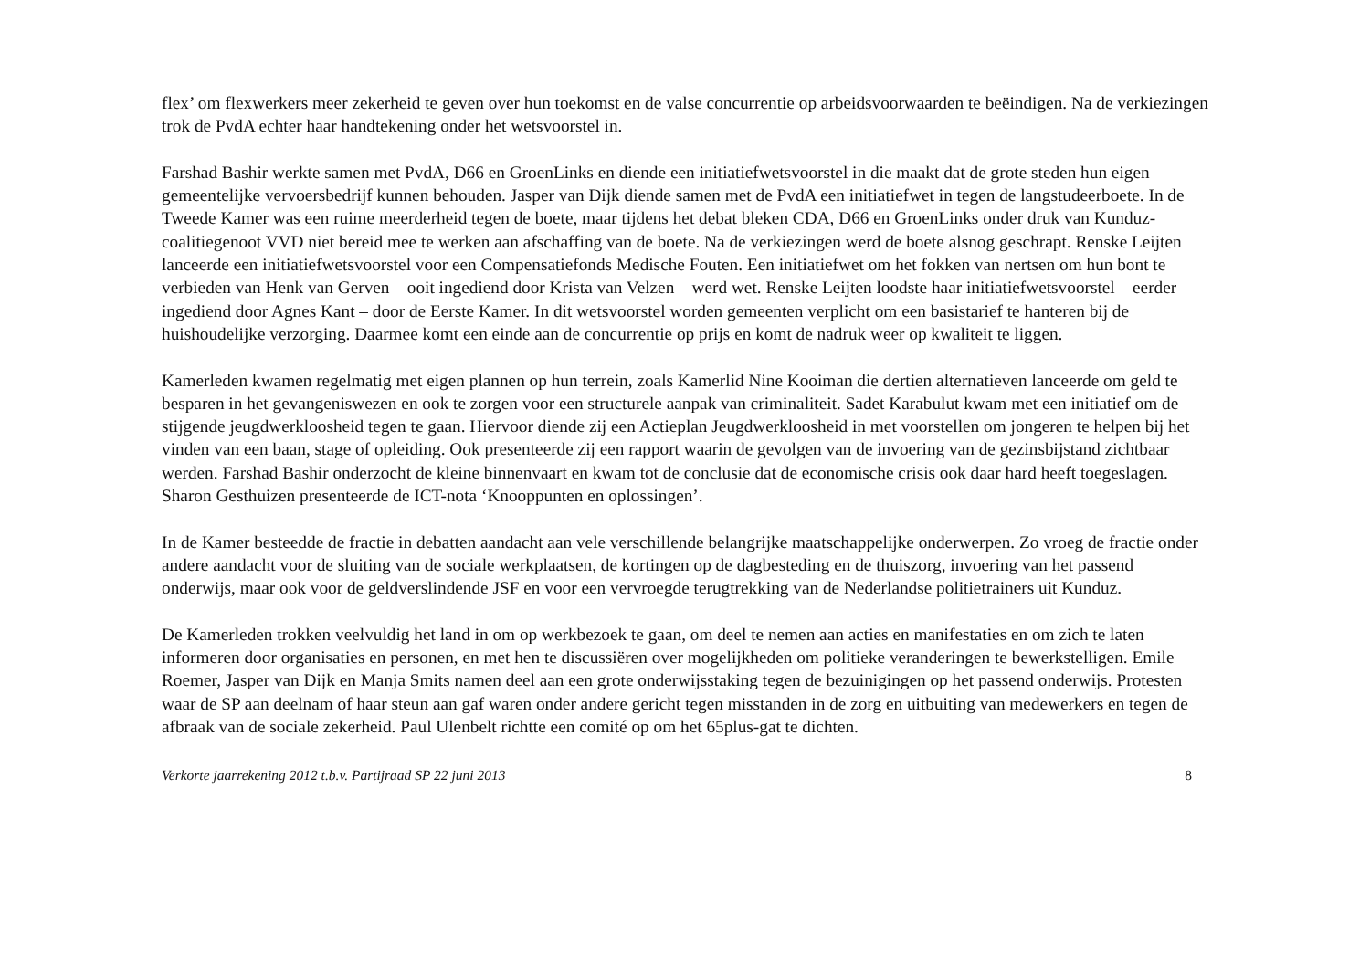flex’ om flexwerkers meer zekerheid te geven over hun toekomst en de valse concurrentie op arbeidsvoorwaarden te beëindigen. Na de verkiezingen trok de PvdA echter haar handtekening onder het wetsvoorstel in.
Farshad Bashir werkte samen met PvdA, D66 en GroenLinks en diende een initiatiefwetsvoorstel in die maakt dat de grote steden hun eigen gemeentelijke vervoersbedrijf kunnen behouden. Jasper van Dijk diende samen met de PvdA een initiatiefwet in tegen de langstudeerboete. In de Tweede Kamer was een ruime meerderheid tegen de boete, maar tijdens het debat bleken CDA, D66 en GroenLinks onder druk van Kunduz-coalitiegenoot VVD niet bereid mee te werken aan afschaffing van de boete. Na de verkiezingen werd de boete alsnog geschrapt. Renske Leijten lanceerde een initiatiefwetsvoorstel voor een Compensatiefonds Medische Fouten. Een initiatiefwet om het fokken van nertsen om hun bont te verbieden van Henk van Gerven – ooit ingediend door Krista van Velzen – werd wet. Renske Leijten loodste haar initiatiefwetsvoorstel – eerder ingediend door Agnes Kant – door de Eerste Kamer. In dit wetsvoorstel worden gemeenten verplicht om een basistarief te hanteren bij de huishoudelijke verzorging. Daarmee komt een einde aan de concurrentie op prijs en komt de nadruk weer op kwaliteit te liggen.
Kamerleden kwamen regelmatig met eigen plannen op hun terrein, zoals Kamerlid Nine Kooiman die dertien alternatieven lanceerde om geld te besparen in het gevangeniswezen en ook te zorgen voor een structurele aanpak van criminaliteit. Sadet Karabulut kwam met een initiatief om de stijgende jeugdwerkloosheid tegen te gaan. Hiervoor diende zij een Actieplan Jeugdwerkloosheid in met voorstellen om jongeren te helpen bij het vinden van een baan, stage of opleiding. Ook presenteerde zij een rapport waarin de gevolgen van de invoering van de gezinsbijstand zichtbaar werden. Farshad Bashir onderzocht de kleine binnenvaart en kwam tot de conclusie dat de economische crisis ook daar hard heeft toegeslagen. Sharon Gesthuizen presenteerde de ICT-nota ‘Knooppunten en oplossingen’.
In de Kamer besteedde de fractie in debatten aandacht aan vele verschillende belangrijke maatschappelijke onderwerpen. Zo vroeg de fractie onder andere aandacht voor de sluiting van de sociale werkplaatsen, de kortingen op de dagbesteding en de thuiszorg, invoering van het passend onderwijs, maar ook voor de geldverslindende JSF en voor een vervroegde terugtrekking van de Nederlandse politietrainers uit Kunduz.
De Kamerleden trokken veelvuldig het land in om op werkbezoek te gaan, om deel te nemen aan acties en manifestaties en om zich te laten informeren door organisaties en personen, en met hen te discussiëren over mogelijkheden om politieke veranderingen te bewerkstelligen. Emile Roemer, Jasper van Dijk en Manja Smits namen deel aan een grote onderwijsstaking tegen de bezuinigingen op het passend onderwijs. Protesten waar de SP aan deelnam of haar steun aan gaf waren onder andere gericht tegen misstanden in de zorg en uitbuiting van medewerkers en tegen de afbraak van de sociale zekerheid. Paul Ulenbelt richtte een comité op om het 65plus-gat te dichten.
Verkorte jaarrekening 2012 t.b.v. Partijraad SP 22 juni 2013 8